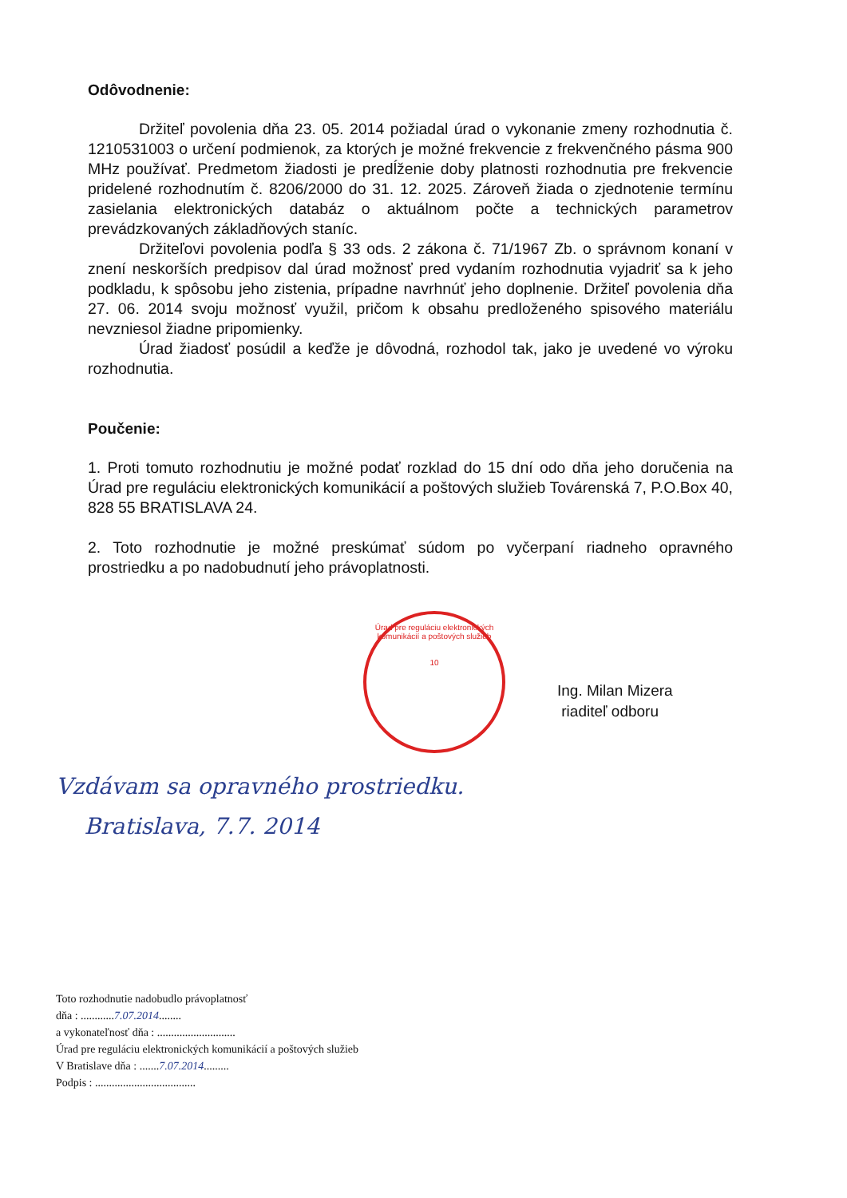Odôvodnenie:
Držiteľ povolenia dňa 23. 05. 2014 požiadal úrad o vykonanie zmeny rozhodnutia č. 1210531003 o určení podmienok, za ktorých je možné frekvencie z frekvenčného pásma 900 MHz používať. Predmetom žiadosti je predĺženie doby platnosti rozhodnutia pre frekvencie pridelené rozhodnutím č. 8206/2000 do 31. 12. 2025. Zároveň žiada o zjednotenie termínu zasielania elektronických databáz o aktuálnom počte a technických parametrov prevádzkovaných základňových staníc.
Držiteľovi povolenia podľa § 33 ods. 2 zákona č. 71/1967 Zb. o správnom konaní v znení neskorších predpisov dal úrad možnosť pred vydaním rozhodnutia vyjadriť sa k jeho podkladu, k spôsobu jeho zistenia, prípadne navrhnúť jeho doplnenie. Držiteľ povolenia dňa 27. 06. 2014 svoju možnosť využil, pričom k obsahu predloženého spisového materiálu nevzniesol žiadne pripomienky.
Úrad žiadosť posúdil a keďže je dôvodná, rozhodol tak, jako je uvedené vo výroku rozhodnutia.
Poučenie:
1. Proti tomuto rozhodnutiu je možné podať rozklad do 15 dní odo dňa jeho doručenia na Úrad pre reguláciu elektronických komunikácií a poštových služieb Továrenská 7, P.O.Box 40, 828 55 BRATISLAVA 24.
2. Toto rozhodnutie je možné preskúmať súdom po vyčerpaní riadneho opravného prostriedku a po nadobudnutí jeho právoplatnosti.
Úrad pre reguláciu elektronických komunikácií a poštových služieb
10
Ing. Milan Mizera
riaditeľ odboru
Vzdávam sa opravného prostriedku.
Bratislava, 7.7. 2014
Toto rozhodnutie nadobudlo právoplatnosť
dňa : ............7.07.2014........
a vykonateľnosť dňa : ............................
Úrad pre reguláciu elektronických komunikácií a poštových služieb
V Bratislave dňa : .......7.07.2014.........
Podpis : ....................................